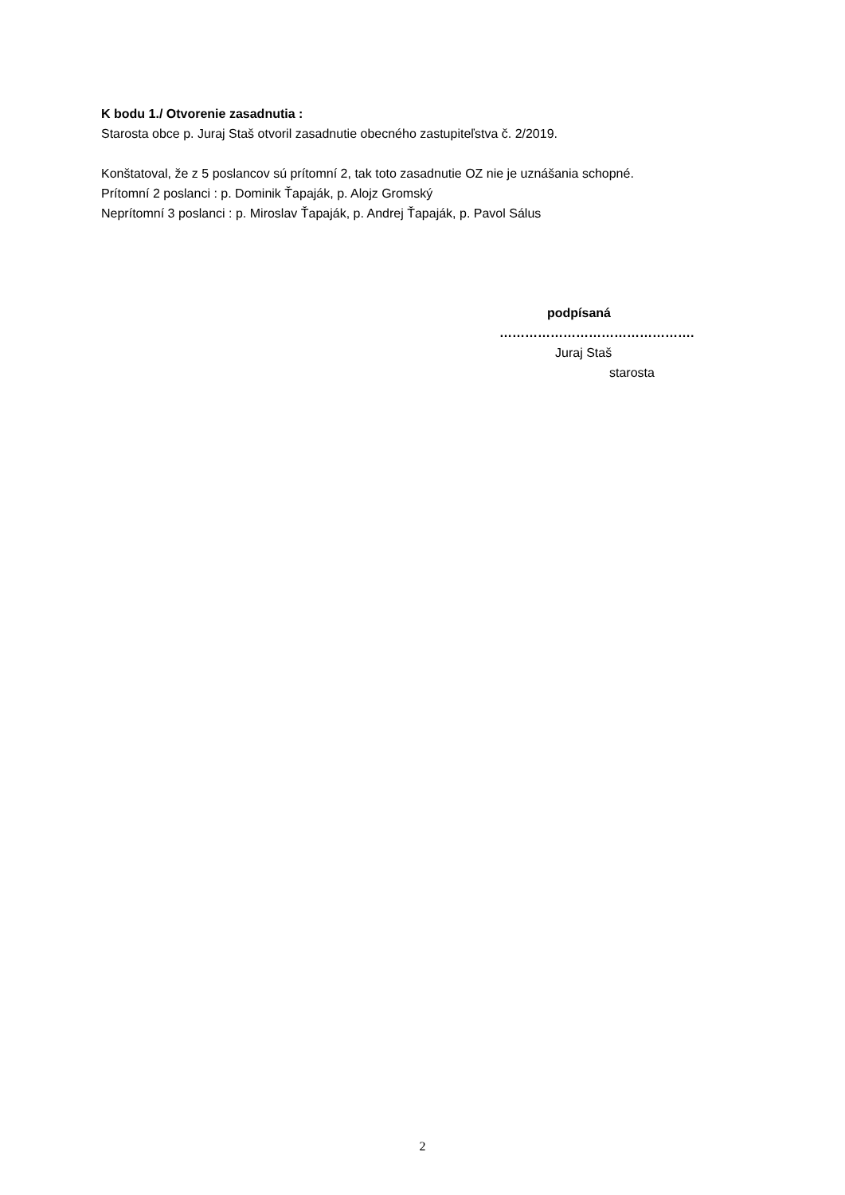K bodu 1./ Otvorenie zasadnutia :
Starosta obce p. Juraj Staš otvoril zasadnutie obecného zastupiteľstva č. 2/2019.
Konštatoval, že z 5 poslancov sú prítomní 2, tak toto zasadnutie OZ nie je uznášania schopné.
Prítomní 2 poslanci : p. Dominik Ťapaják, p. Alojz Gromský
Neprítomní 3 poslanci : p. Miroslav Ťapaják, p. Andrej Ťapaják, p. Pavol Sálus
podpísaná
……………………………………….
Juraj Staš
starosta
2